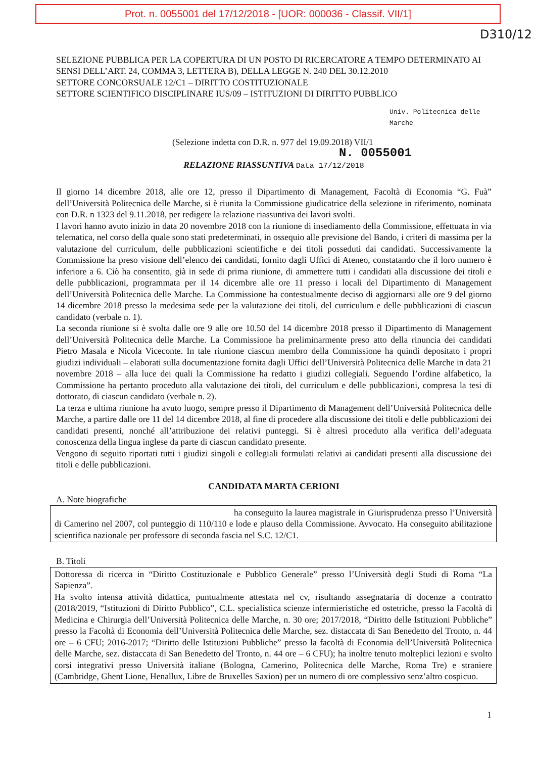Prot. n. 0055001 del 17/12/2018 - [UOR: 000036 - Classif. VII/1]
D310/12
SELEZIONE PUBBLICA PER LA COPERTURA DI UN POSTO DI RICERCATORE A TEMPO DETERMINATO AI SENSI DELL’ART. 24, COMMA 3, LETTERA B), DELLA LEGGE N. 240 DEL 30.12.2010
SETTORE CONCORSUALE 12/C1 – DIRITTO COSTITUZIONALE
SETTORE SCIENTIFICO DISCIPLINARE IUS/09 – ISTITUZIONI DI DIRITTO PUBBLICO
Univ. Politecnica delle Marche
(Selezione indetta con D.R. n. 977 del 19.09.2018) VII/1
N. 0055001
RELAZIONE RIASSUNTIVA Data 17/12/2018
Il giorno 14 dicembre 2018, alle ore 12, presso il Dipartimento di Management, Facoltà di Economia “G. Fuà” dell’Università Politecnica delle Marche, si è riunita la Commissione giudicatrice della selezione in riferimento, nominata con D.R. n 1323 del 9.11.2018, per redigere la relazione riassuntiva dei lavori svolti.
I lavori hanno avuto inizio in data 20 novembre 2018 con la riunione di insediamento della Commissione, effettuata in via telematica, nel corso della quale sono stati predeterminati, in ossequio alle previsione del Bando, i criteri di massima per la valutazione del curriculum, delle pubblicazioni scientifiche e dei titoli posseduti dai candidati. Successivamente la Commissione ha preso visione dell’elenco dei candidati, fornito dagli Uffici di Ateneo, constatando che il loro numero è inferiore a 6. Ciò ha consentito, già in sede di prima riunione, di ammettere tutti i candidati alla discussione dei titoli e delle pubblicazioni, programmata per il 14 dicembre alle ore 11 presso i locali del Dipartimento di Management dell’Università Politecnica delle Marche. La Commissione ha contestualmente deciso di aggiornarsi alle ore 9 del giorno 14 dicembre 2018 presso la medesima sede per la valutazione dei titoli, del curriculum e delle pubblicazioni di ciascun candidato (verbale n. 1).
La seconda riunione si è svolta dalle ore 9 alle ore 10.50 del 14 dicembre 2018 presso il Dipartimento di Management dell’Università Politecnica delle Marche. La Commissione ha preliminarmente preso atto della rinuncia dei candidati Pietro Masala e Nicola Viceconte. In tale riunione ciascun membro della Commissione ha quindi depositato i propri giudizi individuali – elaborati sulla documentazione fornita dagli Uffici dell’Università Politecnica delle Marche in data 21 novembre 2018 – alla luce dei quali la Commissione ha redatto i giudizi collegiali. Seguendo l’ordine alfabetico, la Commissione ha pertanto proceduto alla valutazione dei titoli, del curriculum e delle pubblicazioni, compresa la tesi di dottorato, di ciascun candidato (verbale n. 2).
La terza e ultima riunione ha avuto luogo, sempre presso il Dipartimento di Management dell’Università Politecnica delle Marche, a partire dalle ore 11 del 14 dicembre 2018, al fine di procedere alla discussione dei titoli e delle pubblicazioni dei candidati presenti, nonché all’attribuzione dei relativi punteggi. Si è altresì proceduto alla verifica dell’adeguata conoscenza della lingua inglese da parte di ciascun candidato presente.
Vengono di seguito riportati tutti i giudizi singoli e collegiali formulati relativi ai candidati presenti alla discussione dei titoli e delle pubblicazioni.
CANDIDATA MARTA CERIONI
A. Note biografiche
ha conseguito la laurea magistrale in Giurisprudenza presso l’Università di Camerino nel 2007, col punteggio di 110/110 e lode e plauso della Commissione. Avvocato. Ha conseguito abilitazione scientifica nazionale per professore di seconda fascia nel S.C. 12/C1.
B. Titoli
Dottoressa di ricerca in “Diritto Costituzionale e Pubblico Generale” presso l’Università degli Studi di Roma “La Sapienza”.
Ha svolto intensa attività didattica, puntualmente attestata nel cv, risultando assegnataria di docenze a contratto (2018/2019, “Istituzioni di Diritto Pubblico”, C.L. specialistica scienze infermieristiche ed ostetriche, presso la Facoltà di Medicina e Chirurgia dell’Università Politecnica delle Marche, n. 30 ore; 2017/2018, “Diritto delle Istituzioni Pubbliche” presso la Facoltà di Economia dell’Università Politecnica delle Marche, sez. distaccata di San Benedetto del Tronto, n. 44 ore – 6 CFU; 2016-2017; “Diritto delle Istituzioni Pubbliche” presso la facoltà di Economia dell’Università Politecnica delle Marche, sez. distaccata di San Benedetto del Tronto, n. 44 ore – 6 CFU); ha inoltre tenuto molteplici lezioni e svolto corsi integrativi presso Università italiane (Bologna, Camerino, Politecnica delle Marche, Roma Tre) e straniere (Cambridge, Ghent Lione, Henallux, Libre de Bruxelles Saxion) per un numero di ore complessivo senz’altro cospicuo.
1